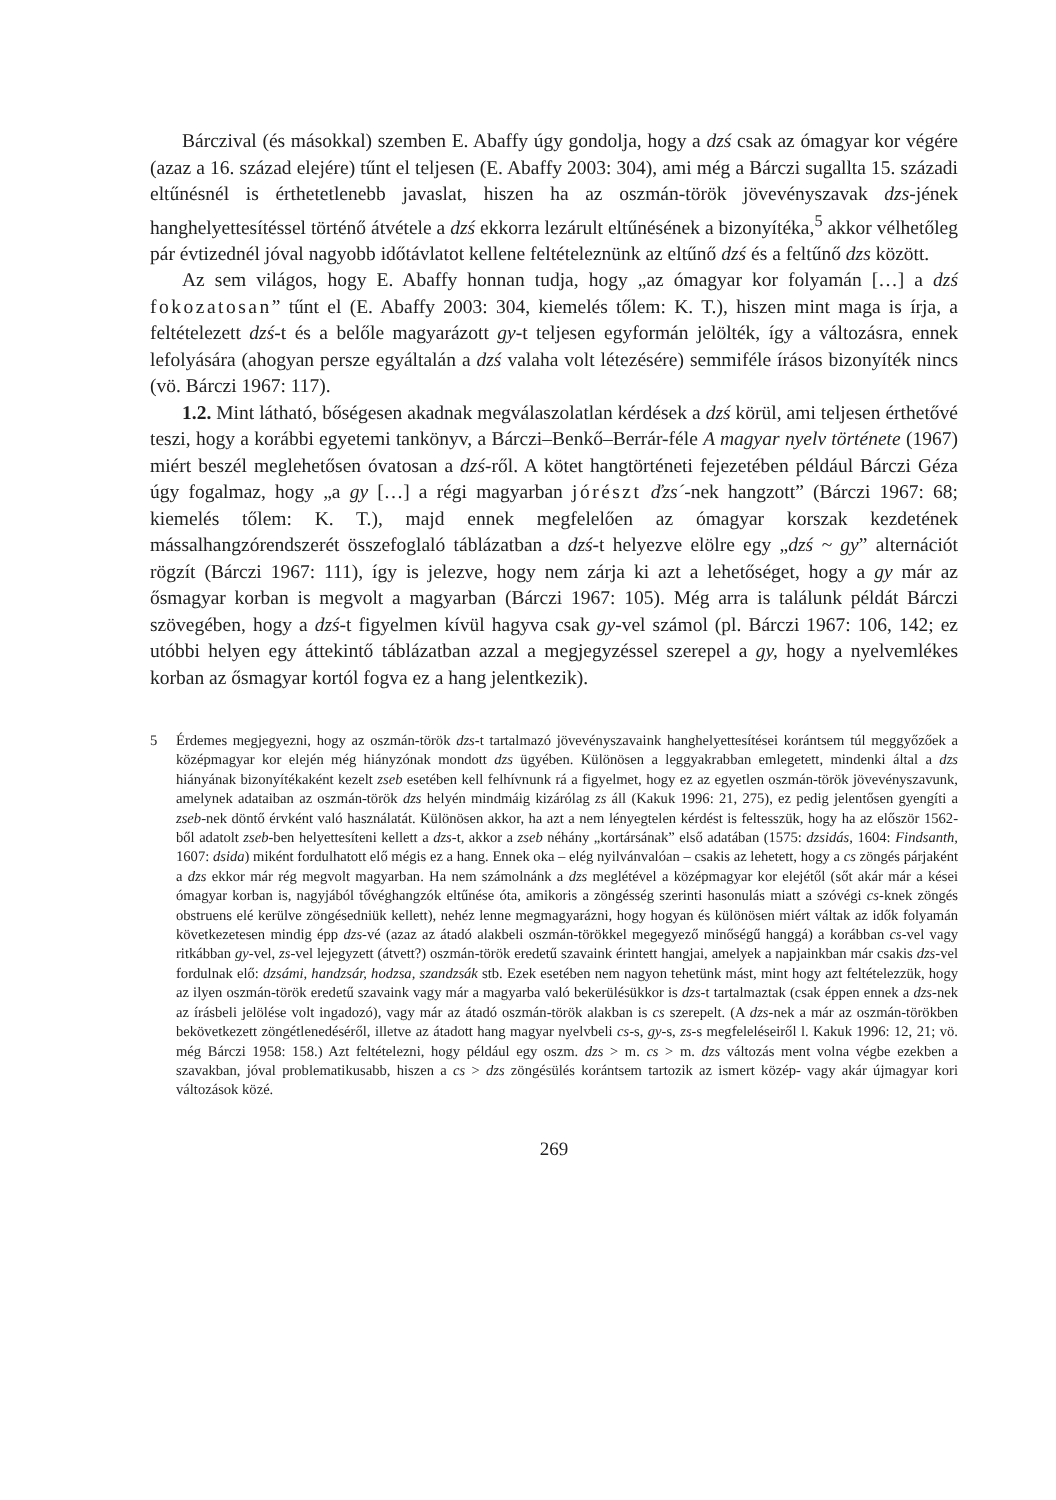Bárczival (és másokkal) szemben E. Abaffy úgy gondolja, hogy a dzś csak az ómagyar kor végére (azaz a 16. század elejére) tűnt el teljesen (E. Abaffy 2003: 304), ami még a Bárczi sugallta 15. századi eltűnésnél is érthetetlenebb javaslat, hiszen ha az oszmán-török jövevényszavak dzs-jének hanghelyettesítéssel történő átvétele a dzś ekkorra lezárult eltűnésének a bizonyítéka,<sup>5</sup> akkor vélhetőleg pár évtizednél jóval nagyobb időtávlatot kellene feltételeznünk az eltűnő dzś és a feltűnő dzs között.
Az sem világos, hogy E. Abaffy honnan tudja, hogy „az ómagyar kor folyamán […] a dzś fokozatosan” tűnt el (E. Abaffy 2003: 304, kiemelés tőlem: K. T.), hiszen mint maga is írja, a feltételezett dzś-t és a belőle magyarázott gy-t teljesen egyformán jelölték, így a változásra, ennek lefolyására (ahogyan persze egyáltalán a dzś valaha volt létezésére) semmiféle írásos bizonyíték nincs (vö. Bárczi 1967: 117).
1.2. Mint látható, bőségesen akadnak megválaszolatlan kérdések a dzś körül, ami teljesen érthetővé teszi, hogy a korábbi egyetemi tankönyv, a Bárczi–Benkő–Berrár-féle A magyar nyelv története (1967) miért beszél meglehetősen óvatosan a dzś-ről. A kötet hangtörténeti fejezetében például Bárczi Géza úgy fogalmaz, hogy „a gy […] a régi magyarban jórészt ďzs´-nek hangzott” (Bárczi 1967: 68; kiemelés tőlem: K. T.), majd ennek megfelelően az ómagyar korszak kezdetének mássalhangzórendszerét összefoglaló táblázatban a dzś-t helyezve elölre egy „dzś ~ gy” alternációt rögzít (Bárczi 1967: 111), így is jelezve, hogy nem zárja ki azt a lehetőséget, hogy a gy már az ősmagyar korban is megvolt a magyarban (Bárczi 1967: 105). Még arra is találunk példát Bárczi szövegében, hogy a dzś-t figyelmen kívül hagyva csak gy-vel számol (pl. Bárczi 1967: 106, 142; ez utóbbi helyen egy áttekintő táblázatban azzal a megjegyzéssel szerepel a gy, hogy a nyelvemlékes korban az ősmagyar kortól fogva ez a hang jelentkezik).
5 Érdemes megjegyezni, hogy az oszmán-török dzs-t tartalmazó jövevényszavaink hanghelyettesítései korántsem túl meggyőzőek a középmagyar kor elején még hiányzónak mondott dzs ügyében. Különösen a leggyakrabban emlegetett, mindenki által a dzs hiányának bizonyítékaként kezelt zseb esetében kell felhívnunk rá a figyelmet, hogy ez az egyetlen oszmán-török jövevényszavunk, amelynek adataiban az oszmán-török dzs helyén mindmáig kizárólag zs áll (Kakuk 1996: 21, 275), ez pedig jelentősen gyengíti a zseb-nek döntő érvként való használatát. Különösen akkor, ha azt a nem lényegtelen kérdést is feltesszük, hogy ha az először 1562-ből adatolt zseb-ben helyettesíteni kellett a dzs-t, akkor a zseb néhány „kortársának” első adatában (1575: dzsidás, 1604: Findsanth, 1607: dsida) miként fordulhatott elő mégis ez a hang. Ennek oka – elég nyilvánvalóan – csakis az lehetett, hogy a cs zöngés párjaként a dzs ekkor már rég megvolt magyarban. Ha nem számolnánk a dzs meglétével a középmagyar kor elejétől (sőt akár már a kései ómagyar korban is, nagyjából tővéghangzók eltűnése óta, amikoris a zöngésség szerinti hasonulás miatt a szóvégi cs-knek zöngés obstruens elé kerülve zöngésedniük kellett), nehéz lenne megmagyarázni, hogy hogyan és különösen miért váltak az idők folyamán következetesen mindig épp dzs-vé (azaz az átadó alakbeli oszmán-törökkel megegyező minőségű hanggá) a korábban cs-vel vagy ritkábban gy-vel, zs-vel lejegyzett (átvett?) oszmán-török eredetű szavaink érintett hangjai, amelyek a napjainkban már csakis dzs-vel fordulnak elő: dzsámi, handzsár, hodzsa, szandzsák stb. Ezek esetében nem nagyon tehetünk mást, mint hogy azt feltételezzük, hogy az ilyen oszmán-török eredetű szavaink vagy már a magyarba való bekerülésükkor is dzs-t tartalmaztak (csak éppen ennek a dzs-nek az írásbeli jelölése volt ingadozó), vagy már az átadó oszmán-török alakban is cs szerepelt. (A dzs-nek a már az oszmán-törökben bekövetkezett zöngétlenedéséről, illetve az átadott hang magyar nyelvbeli cs-s, gy-s, zs-s megfeleléseiről l. Kakuk 1996: 12, 21; vö. még Bárczi 1958: 158.) Azt feltételezni, hogy például egy oszm. dzs > m. cs > m. dzs változás ment volna végbe ezekben a szavakban, jóval problematikusabb, hiszen a cs > dzs zöngésülés korántsem tartozik az ismert közép- vagy akár újmagyar kori változások közé.
269